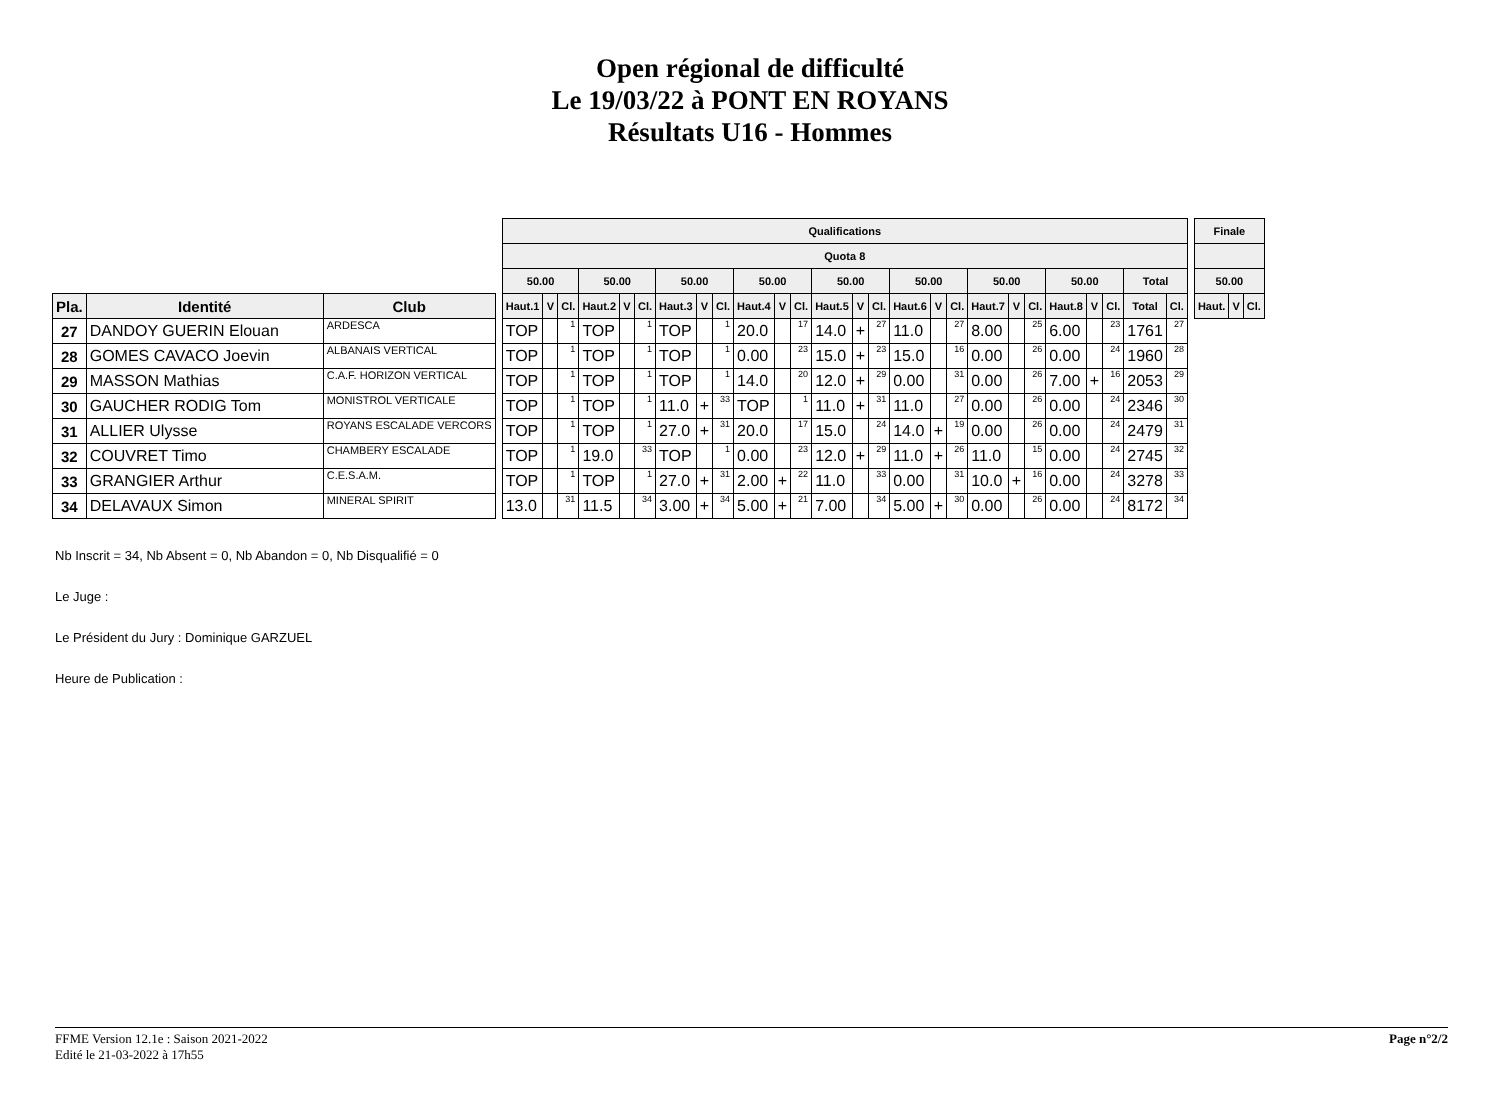Open régional de difficulté
Le 19/03/22 à PONT EN ROYANS
Résultats U16 - Hommes
| | | | | Qualifications | | | | | | | | | | | | | | | | | | | | | | | | | | | Finale | | |
| | | | | Quota 8 | | | | | | | | | | | | | | | | | | | | | | | | | | | | | |
| | | | | 50.00 | | | 50.00 | | | 50.00 | | | 50.00 | | | 50.00 | | | 50.00 | | | 50.00 | | | 50.00 | | | Total | | | 50.00 | | |
| Pla. | Identité | Club | | Haut.1 | V | Cl. | Haut.2 | V | Cl. | Haut.3 | V | Cl. | Haut.4 | V | Cl. | Haut.5 | V | Cl. | Haut.6 | V | Cl. | Haut.7 | V | Cl. | Haut.8 | V | Cl. | Total | Cl. | | Haut. | V | Cl. |
| 27 | DANDOY GUERIN Elouan | ARDESCA | | TOP | | 1 | TOP | | 1 | TOP | | 1 | 20.0 | | 17 | 14.0 | + | 27 | 11.0 | | 27 | 8.00 | | 25 | 6.00 | | 23 | 1761 | 27 | | | | |
| 28 | GOMES CAVACO Joevin | ALBANAIS VERTICAL | | TOP | | 1 | TOP | | 1 | TOP | | 1 | 0.00 | | 23 | 15.0 | + | 23 | 15.0 | | 16 | 0.00 | | 26 | 0.00 | | 24 | 1960 | 28 | | | | |
| 29 | MASSON Mathias | C.A.F. HORIZON VERTICAL | | TOP | | 1 | TOP | | 1 | TOP | | 1 | 14.0 | | 20 | 12.0 | + | 29 | 0.00 | | 31 | 0.00 | | 26 | 7.00 | + | 16 | 2053 | 29 | | | | |
| 30 | GAUCHER RODIG Tom | MONISTROL VERTICALE | | TOP | | 1 | TOP | | 1 | 11.0 | + | 33 | TOP | | 1 | 11.0 | + | 31 | 11.0 | | 27 | 0.00 | | 26 | 0.00 | | 24 | 2346 | 30 | | | | |
| 31 | ALLIER Ulysse | ROYANS ESCALADE VERCORS | | TOP | | 1 | TOP | | 1 | 27.0 | + | 31 | 20.0 | | 17 | 15.0 | | 24 | 14.0 | + | 19 | 0.00 | | 26 | 0.00 | | 24 | 2479 | 31 | | | | |
| 32 | COUVRET Timo | CHAMBERY ESCALADE | | TOP | | 1 | 19.0 | | 33 | TOP | | 1 | 0.00 | | 23 | 12.0 | + | 29 | 11.0 | + | 26 | 11.0 | | 15 | 0.00 | | 24 | 2745 | 32 | | | | |
| 33 | GRANGIER Arthur | C.E.S.A.M. | | TOP | | 1 | TOP | | 1 | 27.0 | + | 31 | 2.00 | + | 22 | 11.0 | | 33 | 0.00 | | 31 | 10.0 | + | 16 | 0.00 | | 24 | 3278 | 33 | | | | |
| 34 | DELAVAUX Simon | MINERAL SPIRIT | | 13.0 | | 31 | 11.5 | | 34 | 3.00 | + | 34 | 5.00 | + | 21 | 7.00 | | 34 | 5.00 | + | 30 | 0.00 | | 26 | 0.00 | | 24 | 8172 | 34 | | | | |
Nb Inscrit = 34, Nb Absent = 0, Nb Abandon = 0, Nb Disqualifié = 0
Le Juge :
Le Président du Jury : Dominique GARZUEL
Heure de Publication :
Page n°2/2 FFME Version 12.1e : Saison 2021-2022
Edité le 21-03-2022 à 17h55